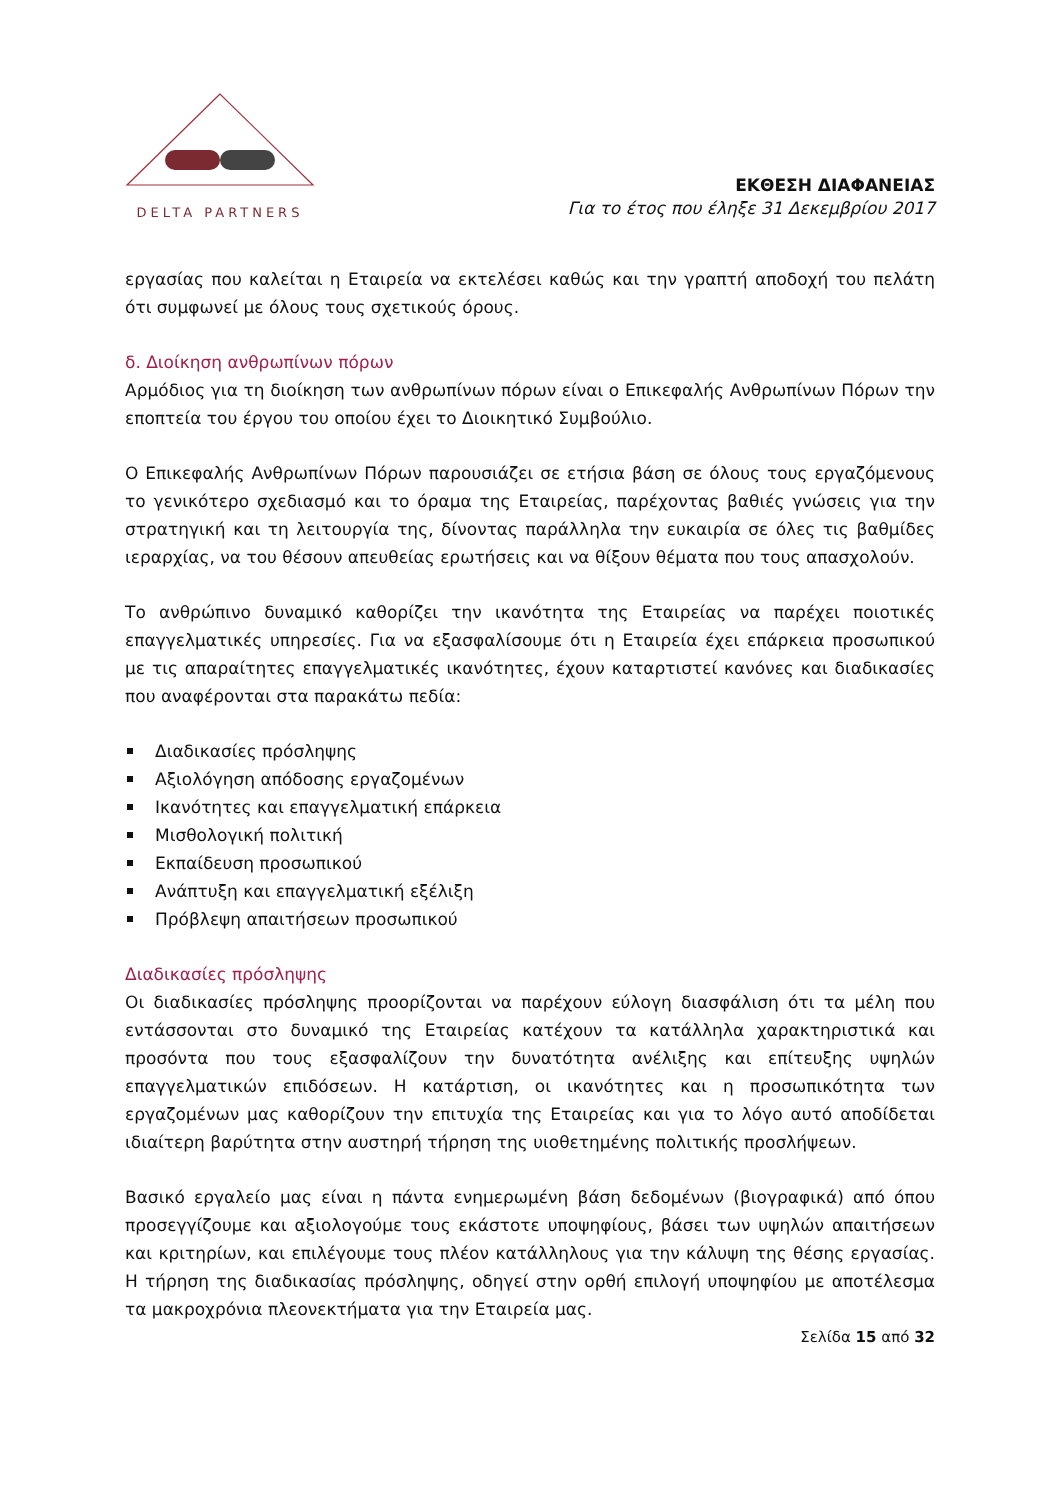DELTA PARTNERS
ΕΚΘΕΣΗ ΔΙΑΦΑΝΕΙΑΣ
Για το έτος που έληξε 31 Δεκεμβρίου 2017
εργασίας που καλείται η Εταιρεία να εκτελέσει καθώς και την γραπτή αποδοχή του πελάτη ότι συμφωνεί με όλους τους σχετικούς όρους.
δ. Διοίκηση ανθρωπίνων πόρων
Αρμόδιος για τη διοίκηση των ανθρωπίνων πόρων είναι ο Επικεφαλής Ανθρωπίνων Πόρων την εποπτεία του έργου του οποίου έχει το Διοικητικό Συμβούλιο.
Ο Επικεφαλής Ανθρωπίνων Πόρων παρουσιάζει σε ετήσια βάση σε όλους τους εργαζόμενους το γενικότερο σχεδιασμό και το όραμα της Εταιρείας, παρέχοντας βαθιές γνώσεις για την στρατηγική και τη λειτουργία της, δίνοντας παράλληλα την ευκαιρία σε όλες τις βαθμίδες ιεραρχίας, να του θέσουν απευθείας ερωτήσεις και να θίξουν θέματα που τους απασχολούν.
Το ανθρώπινο δυναμικό καθορίζει την ικανότητα της Εταιρείας να παρέχει ποιοτικές επαγγελματικές υπηρεσίες. Για να εξασφαλίσουμε ότι η Εταιρεία έχει επάρκεια προσωπικού με τις απαραίτητες επαγγελματικές ικανότητες, έχουν καταρτιστεί κανόνες και διαδικασίες που αναφέρονται στα παρακάτω πεδία:
Διαδικασίες πρόσληψης
Αξιολόγηση απόδοσης εργαζομένων
Ικανότητες και επαγγελματική επάρκεια
Μισθολογική πολιτική
Εκπαίδευση προσωπικού
Ανάπτυξη και επαγγελματική εξέλιξη
Πρόβλεψη απαιτήσεων προσωπικού
Διαδικασίες πρόσληψης
Οι διαδικασίες πρόσληψης προορίζονται να παρέχουν εύλογη διασφάλιση ότι τα μέλη που εντάσσονται στο δυναμικό της Εταιρείας κατέχουν τα κατάλληλα χαρακτηριστικά και προσόντα που τους εξασφαλίζουν την δυνατότητα ανέλιξης και επίτευξης υψηλών επαγγελματικών επιδόσεων. Η κατάρτιση, οι ικανότητες και η προσωπικότητα των εργαζομένων μας καθορίζουν την επιτυχία της Εταιρείας και για το λόγο αυτό αποδίδεται ιδιαίτερη βαρύτητα στην αυστηρή τήρηση της υιοθετημένης πολιτικής προσλήψεων.
Βασικό εργαλείο μας είναι η πάντα ενημερωμένη βάση δεδομένων (βιογραφικά) από όπου προσεγγίζουμε και αξιολογούμε τους εκάστοτε υποψηφίους, βάσει των υψηλών απαιτήσεων και κριτηρίων, και επιλέγουμε τους πλέον κατάλληλους για την κάλυψη της θέσης εργασίας. Η τήρηση της διαδικασίας πρόσληψης, οδηγεί στην ορθή επιλογή υποψηφίου με αποτέλεσμα τα μακροχρόνια πλεονεκτήματα για την Εταιρεία μας.
Σελίδα 15 από 32